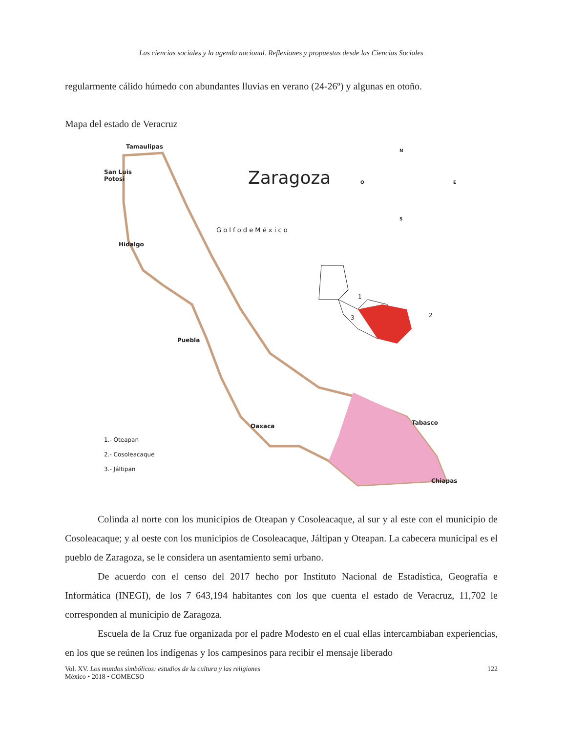Las ciencias sociales y la agenda nacional. Reflexiones y propuestas desde las Ciencias Sociales
regularmente cálido húmedo con abundantes lluvias en verano (24-26º) y algunas en otoño.
Mapa del estado de Veracruz
Tamaulipas
San Luis
Potosi
Hidalgo
Puebla
Oaxaca Tabasco
Chiapas
Zaragoza
G o l f o d e M é x i c o
N
O E
S
1
2 3
1.- Oteapan
2.- Cosoleacaque
3.- Jáltipan
Colinda al norte con los municipios de Oteapan y Cosoleacaque, al sur y al este con el municipio de Cosoleacaque; y al oeste con los municipios de Cosoleacaque, Jáltipan y Oteapan. La cabecera municipal es el pueblo de Zaragoza, se le considera un asentamiento semi urbano.
De acuerdo con el censo del 2017 hecho por Instituto Nacional de Estadística, Geografía e Informática (INEGI), de los 7 643,194 habitantes con los que cuenta el estado de Veracruz, 11,702 le corresponden al municipio de Zaragoza.
Escuela de la Cruz fue organizada por el padre Modesto en el cual ellas intercambiaban experiencias, en los que se reúnen los indígenas y los campesinos para recibir el mensaje liberado
Vol. XV. Los mundos simbólicos: estudios de la cultura y las religiones
México • 2018 • COMECSO
122